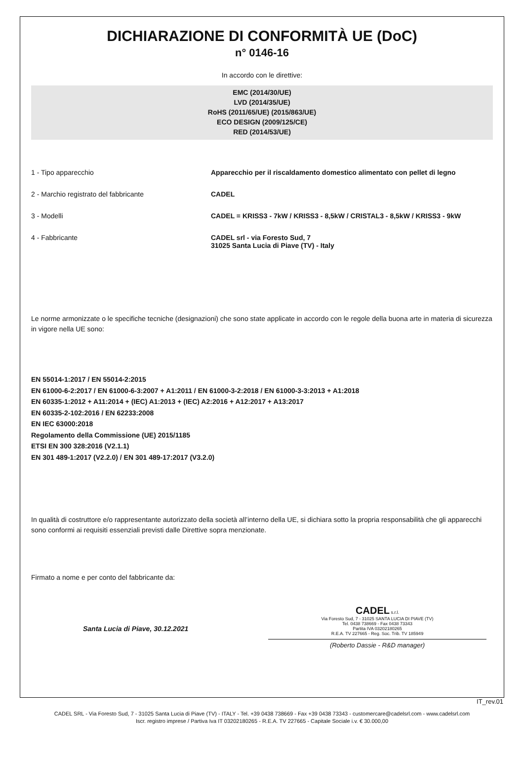DICHIARAZIONE DI CONFORMITÀ UE (DoC)
n° 0146-16
In accordo con le direttive:
EMC (2014/30/UE)
LVD (2014/35/UE)
RoHS (2011/65/UE) (2015/863/UE)
ECO DESIGN (2009/125/CE)
RED (2014/53/UE)
1 - Tipo apparecchio Apparecchio per il riscaldamento domestico alimentato con pellet di legno
2 - Marchio registrato del fabbricante CADEL
3 - Modelli CADEL = KRISS3 - 7kW / KRISS3 - 8,5kW / CRISTAL3 - 8,5kW / KRISS3 - 9kW
4 - Fabbricante CADEL srl - via Foresto Sud, 7
31025 Santa Lucia di Piave (TV) - Italy
Le norme armonizzate o le specifiche tecniche (designazioni) che sono state applicate in accordo con le regole della buona arte in materia di sicurezza in vigore nella UE sono:
EN 55014-1:2017 / EN 55014-2:2015
EN 61000-6-2:2017 / EN 61000-6-3:2007 + A1:2011 / EN 61000-3-2:2018 / EN 61000-3-3:2013 + A1:2018
EN 60335-1:2012 + A11:2014 + (IEC) A1:2013 + (IEC) A2:2016 + A12:2017 + A13:2017
EN 60335-2-102:2016 / EN 62233:2008
EN IEC 63000:2018
Regolamento della Commissione (UE) 2015/1185
ETSI EN 300 328:2016 (V2.1.1)
EN 301 489-1:2017 (V2.2.0) / EN 301 489-17:2017 (V3.2.0)
In qualità di costruttore e/o rappresentante autorizzato della società all’interno della UE, si dichiara sotto la propria responsabilità che gli apparecchi sono conformi ai requisiti essenziali previsti dalle Direttive sopra menzionate.
Firmato a nome e per conto del fabbricante da:
Santa Lucia di Piave, 30.12.2021
CADEL s.r.l.
Via Foresto Sud, 7 - 31025 SANTA LUCIA DI PIAVE (TV)
Tel. 0438 738669 - Fax 0438 73343
Partita IVA 03202180265
R.E.A. TV 227665 - Reg. Soc. Trib. TV 185949
(Roberto Dassie - R&D manager)
IT_rev.01
CADEL SRL - Via Foresto Sud, 7 - 31025 Santa Lucia di Piave (TV) - ITALY - Tel. +39 0438 738669 - Fax +39 0438 73343 - customercare@cadelsrl.com - www.cadelsrl.com
Iscr. registro imprese / Partiva Iva IT 03202180265 - R.E.A. TV 227665 - Capitale Sociale i.v. € 30.000,00